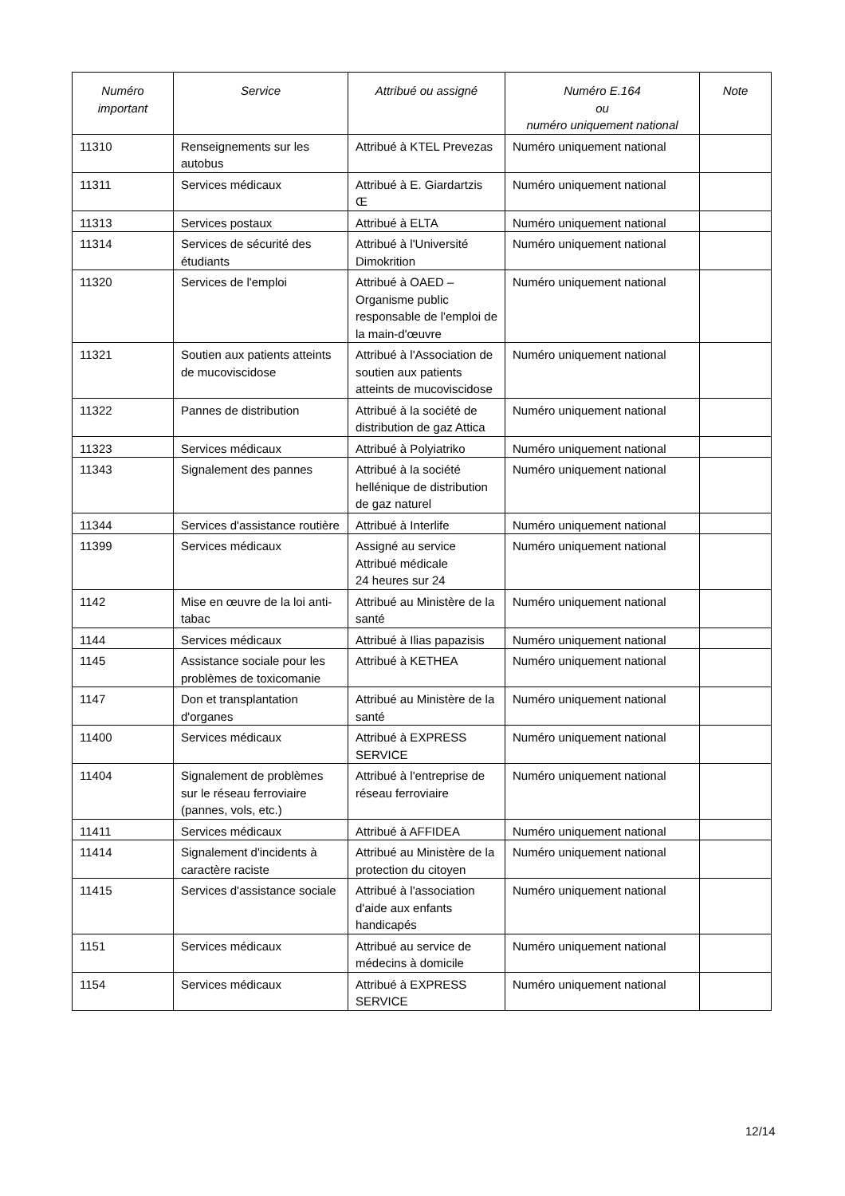| Numéro important | Service | Attribué ou assigné | Numéro E.164 ou numéro uniquement national | Note |
| --- | --- | --- | --- | --- |
| 11310 | Renseignements sur les autobus | Attribué à KTEL Prevezas | Numéro uniquement national | |
| 11311 | Services médicaux | Attribué à E. Giardartzis Œ | Numéro uniquement national | |
| 11313 | Services postaux | Attribué à ELTA | Numéro uniquement national | |
| 11314 | Services de sécurité des étudiants | Attribué à l'Université Dimokrition | Numéro uniquement national | |
| 11320 | Services de l'emploi | Attribué à OAED – Organisme public responsable de l'emploi de la main-d'œuvre | Numéro uniquement national | |
| 11321 | Soutien aux patients atteints de mucoviscidose | Attribué à l'Association de soutien aux patients atteints de mucoviscidose | Numéro uniquement national | |
| 11322 | Pannes de distribution | Attribué à la société de distribution de gaz Attica | Numéro uniquement national | |
| 11323 | Services médicaux | Attribué à Polyiatriko | Numéro uniquement national | |
| 11343 | Signalement des pannes | Attribué à la société hellénique de distribution de gaz naturel | Numéro uniquement national | |
| 11344 | Services d'assistance routière | Attribué à Interlife | Numéro uniquement national | |
| 11399 | Services médicaux | Assigné au service Attribué médicale 24 heures sur 24 | Numéro uniquement national | |
| 1142 | Mise en œuvre de la loi anti-tabac | Attribué au Ministère de la santé | Numéro uniquement national | |
| 1144 | Services médicaux | Attribué à Ilias papazisis | Numéro uniquement national | |
| 1145 | Assistance sociale pour les problèmes de toxicomanie | Attribué à KETHEA | Numéro uniquement national | |
| 1147 | Don et transplantation d'organes | Attribué au Ministère de la santé | Numéro uniquement national | |
| 11400 | Services médicaux | Attribué à EXPRESS SERVICE | Numéro uniquement national | |
| 11404 | Signalement de problèmes sur le réseau ferroviaire (pannes, vols, etc.) | Attribué à l'entreprise de réseau ferroviaire | Numéro uniquement national | |
| 11411 | Services médicaux | Attribué à AFFIDEA | Numéro uniquement national | |
| 11414 | Signalement d'incidents à caractère raciste | Attribué au Ministère de la protection du citoyen | Numéro uniquement national | |
| 11415 | Services d'assistance sociale | Attribué à l'association d'aide aux enfants handicapés | Numéro uniquement national | |
| 1151 | Services médicaux | Attribué au service de médecins à domicile | Numéro uniquement national | |
| 1154 | Services médicaux | Attribué à EXPRESS SERVICE | Numéro uniquement national | |
12/14